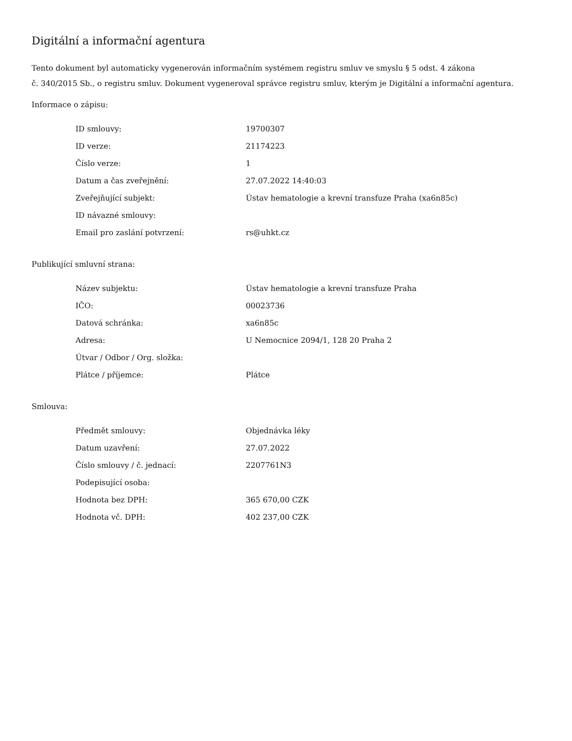Digitální a informační agentura
Tento dokument byl automaticky vygenerován informačním systémem registru smluv ve smyslu § 5 odst. 4 zákona
č. 340/2015 Sb., o registru smluv. Dokument vygeneroval správce registru smluv, kterým je Digitální a informační agentura.
Informace o zápisu:
| ID smlouvy: | 19700307 |
| ID verze: | 21174223 |
| Číslo verze: | 1 |
| Datum a čas zveřejnění: | 27.07.2022 14:40:03 |
| Zveřejňující subjekt: | Ústav hematologie a krevní transfuze Praha (xa6n85c) |
| ID návazné smlouvy: | |
| Email pro zaslání potvrzení: | rs@uhkt.cz |
Publikující smluvní strana:
| Název subjektu: | Ústav hematologie a krevní transfuze Praha |
| IČO: | 00023736 |
| Datová schránka: | xa6n85c |
| Adresa: | U Nemocnice 2094/1, 128 20 Praha 2 |
| Útvar / Odbor / Org. složka: | |
| Plátce / příjemce: | Plátce |
Smlouva:
| Předmět smlouvy: | Objednávka léky |
| Datum uzavření: | 27.07.2022 |
| Číslo smlouvy / č. jednací: | 2207761N3 |
| Podepisující osoba: | |
| Hodnota bez DPH: | 365 670,00 CZK |
| Hodnota vč. DPH: | 402 237,00 CZK |